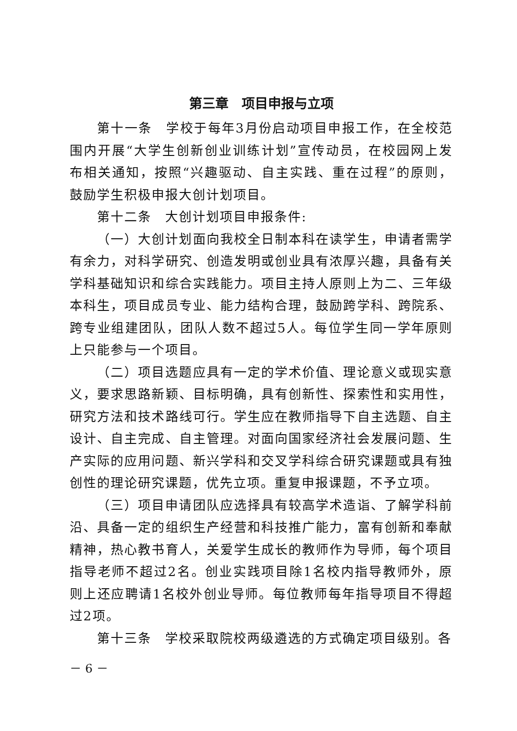第三章　项目申报与立项
第十一条　学校于每年3月份启动项目申报工作，在全校范围内开展“大学生创新创业训练计划”宣传动员，在校园网上发布相关通知，按照“兴趣驱动、自主实践、重在过程”的原则，鼓励学生积极申报大创计划项目。
第十二条　大创计划项目申报条件:
（一）大创计划面向我校全日制本科在读学生，申请者需学有余力，对科学研究、创造发明或创业具有浓厚兴趣，具备有关学科基础知识和综合实践能力。项目主持人原则上为二、三年级本科生，项目成员专业、能力结构合理，鼓励跨学科、跨院系、跨专业组建团队，团队人数不超过5人。每位学生同一学年原则上只能参与一个项目。
（二）项目选题应具有一定的学术价值、理论意义或现实意义，要求思路新颖、目标明确，具有创新性、探索性和实用性，研究方法和技术路线可行。学生应在教师指导下自主选题、自主设计、自主完成、自主管理。对面向国家经济社会发展问题、生产实际的应用问题、新兴学科和交叉学科综合研究课题或具有独创性的理论研究课题，优先立项。重复申报课题，不予立项。
（三）项目申请团队应选择具有较高学术造诣、了解学科前沿、具备一定的组织生产经营和科技推广能力，富有创新和奉献精神，热心教书育人，关爱学生成长的教师作为导师，每个项目指导老师不超过2名。创业实践项目除1名校内指导教师外，原则上还应聘请1名校外创业导师。每位教师每年指导项目不得超过2项。
第十三条　学校采取院校两级遴选的方式确定项目级别。各
－ 6 －